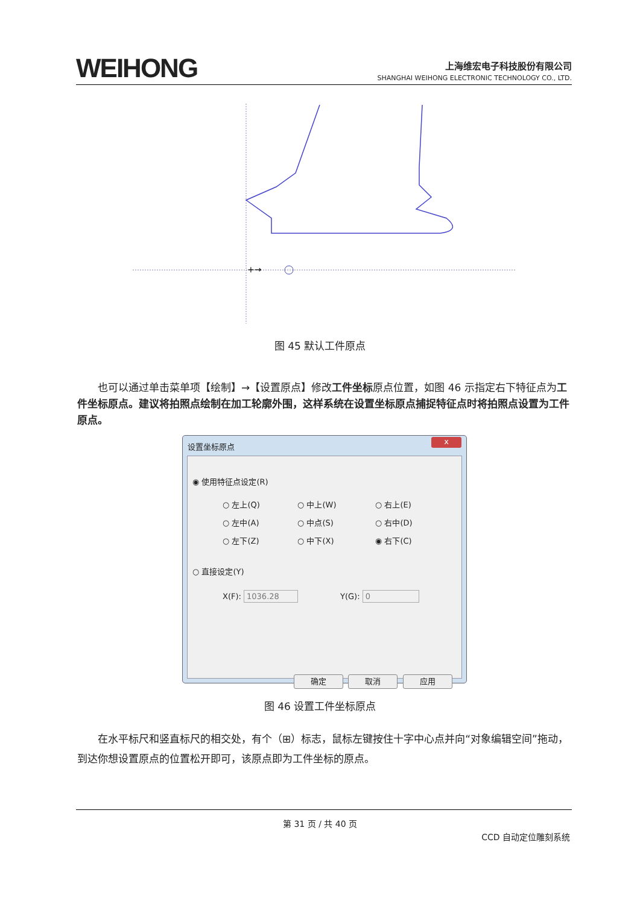WEIHONG
上海维宏电子科技股份有限公司
SHANGHAI WEIHONG ELECTRONIC TECHNOLOGY CO., LTD.
+→
图 45 默认工件原点
　　也可以通过单击菜单项【绘制】→【设置原点】修改工件坐标原点位置，如图 46 示指定右下特征点为工件坐标原点。建议将拍照点绘制在加工轮廓外围，这样系统在设置坐标原点捕捉特征点时将拍照点设置为工件原点。
设置坐标原点 x
◉ 使用特征点设定(R)
○ 左上(Q) ○ 中上(W) ○ 右上(E)
○ 左中(A) ○ 中点(S) ○ 右中(D)
○ 左下(Z) ○ 中下(X) ◉ 右下(C)
○ 直接设定(Y)
X(F): 1036.28 Y(G): 0
确定 取消 应用
图 46 设置工件坐标原点
　　在水平标尺和竖直标尺的相交处，有个（⊞）标志，鼠标左键按住十字中心点并向“对象编辑空间”拖动，到达你想设置原点的位置松开即可，该原点即为工件坐标的原点。
第 31 页 / 共 40 页
CCD 自动定位雕刻系统